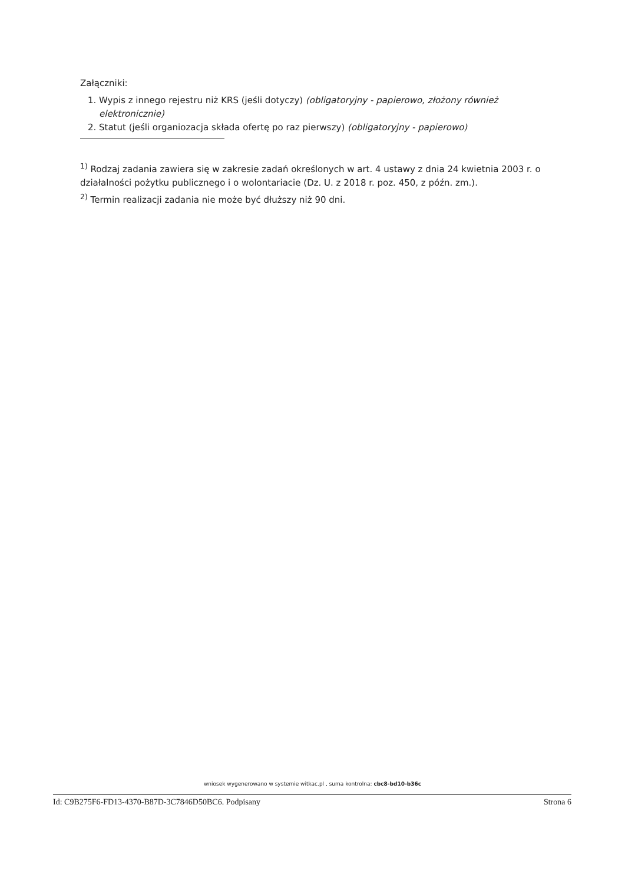Załączniki:
1. Wypis z innego rejestru niż KRS (jeśli dotyczy) (obligatoryjny - papierowo, złożony również elektronicznie)
2. Statut (jeśli organiozacja składa ofertę po raz pierwszy) (obligatoryjny - papierowo)
<sup>1)</sup> Rodzaj zadania zawiera się w zakresie zadań określonych w art. 4 ustawy z dnia 24 kwietnia 2003 r. o działalności pożytku publicznego i o wolontariacie (Dz. U. z 2018 r. poz. 450, z późn. zm.).
<sup>2)</sup> Termin realizacji zadania nie może być dłuższy niż 90 dni.
wniosek wygenerowano w systemie witkac.pl , suma kontrolna: cbc8-bd10-b36c
Id: C9B275F6-FD13-4370-B87D-3C7846D50BC6. Podpisany Strona 6